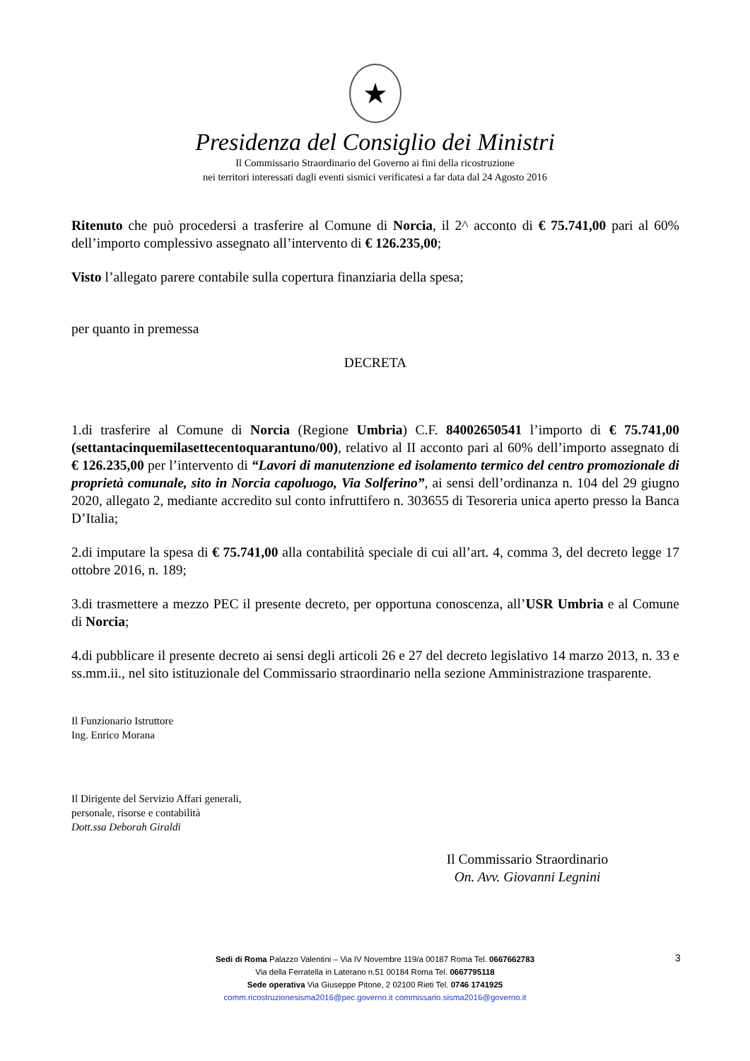★
Presidenza del Consiglio dei Ministri
Il Commissario Straordinario del Governo ai fini della ricostruzione
nei territori interessati dagli eventi sismici verificatesi a far data dal 24 Agosto 2016
Ritenuto che può procedersi a trasferire al Comune di Norcia, il 2^ acconto di € 75.741,00 pari al 60% dell’importo complessivo assegnato all’intervento di € 126.235,00;
Visto l’allegato parere contabile sulla copertura finanziaria della spesa;
per quanto in premessa
DECRETA
1.di trasferire al Comune di Norcia (Regione Umbria) C.F. 84002650541 l’importo di € 75.741,00 (settantacinquemilasettecentoquarantuno/00), relativo al II acconto pari al 60% dell’importo assegnato di € 126.235,00 per l’intervento di “Lavori di manutenzione ed isolamento termico del centro promozionale di proprietà comunale, sito in Norcia capoluogo, Via Solferino”, ai sensi dell’ordinanza n. 104 del 29 giugno 2020, allegato 2, mediante accredito sul conto infruttifero n. 303655 di Tesoreria unica aperto presso la Banca D’Italia;
2.di imputare la spesa di € 75.741,00 alla contabilità speciale di cui all’art. 4, comma 3, del decreto legge 17 ottobre 2016, n. 189;
3.di trasmettere a mezzo PEC il presente decreto, per opportuna conoscenza, all’USR Umbria e al Comune di Norcia;
4.di pubblicare il presente decreto ai sensi degli articoli 26 e 27 del decreto legislativo 14 marzo 2013, n. 33 e ss.mm.ii., nel sito istituzionale del Commissario straordinario nella sezione Amministrazione trasparente.
Il Funzionario Istruttore
Ing. Enrico Morana
Il Dirigente del Servizio Affari generali,
personale, risorse e contabilità
Dott.ssa Deborah Giraldi
Il Commissario Straordinario
On. Avv. Giovanni Legnini
3
Sedi di Roma Palazzo Valentini – Via IV Novembre 119/a 00187 Roma Tel. 0667662783
Via della Ferratella in Laterano n.51 00184 Roma Tel. 0667795118
Sede operativa Via Giuseppe Pitone, 2 02100 Rieti Tel. 0746 1741925
comm.ricostruzionesisma2016@pec.governo.it commissario.sisma2016@governo.it